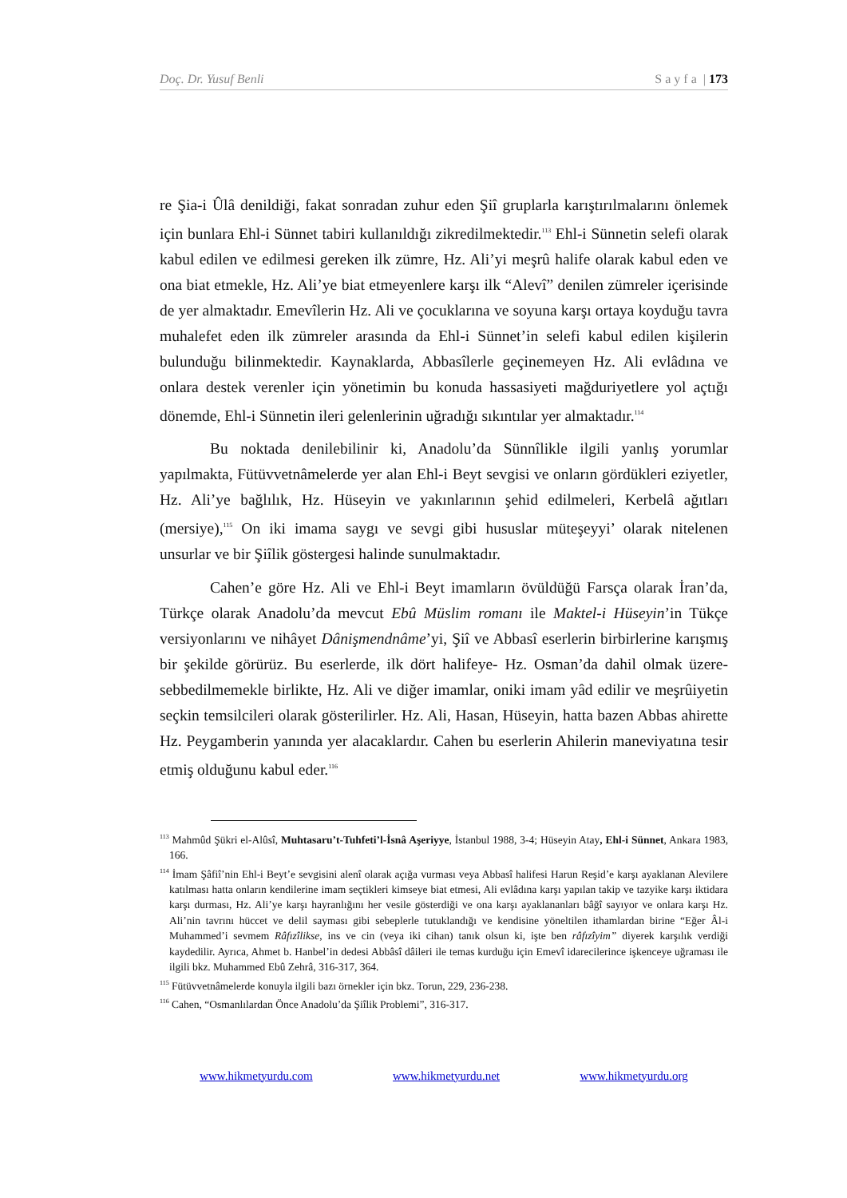Doç. Dr. Yusuf Benli S a y f a | 173
re Şia-i Ûlâ denildiği, fakat sonradan zuhur eden Şiî gruplarla karıştırılmalarını önlemek için bunlara Ehl-i Sünnet tabiri kullanıldığı zikredilmektedir.<sup>113</sup> Ehl-i Sünnetin selefi olarak kabul edilen ve edilmesi gereken ilk zümre, Hz. Ali’yi meşrû halife olarak kabul eden ve ona biat etmekle, Hz. Ali’ye biat etmeyenlere karşı ilk “Alevî” denilen zümreler içerisinde de yer almaktadır. Emevîlerin Hz. Ali ve çocuklarına ve soyuna karşı ortaya koyduğu tavra muhalefet eden ilk zümreler arasında da Ehl-i Sünnet’in selefi kabul edilen kişilerin bulunduğu bilinmektedir. Kaynaklarda, Abbasîlerle geçinemeyen Hz. Ali evlâdına ve onlara destek verenler için yönetimin bu konuda hassasiyeti mağduriyetlere yol açtığı dönemde, Ehl-i Sünnetin ileri gelenlerinin uğradığı sıkıntılar yer almaktadır.<sup>114</sup>
Bu noktada denilebilinir ki, Anadolu’da Sünnîlikle ilgili yanlış yorumlar yapılmakta, Fütüvvetnâmelerde yer alan Ehl-i Beyt sevgisi ve onların gördükleri eziyetler, Hz. Ali’ye bağlılık, Hz. Hüseyin ve yakınlarının şehid edilmeleri, Kerbelâ ağıtları (mersiye),<sup>115</sup> On iki imama saygı ve sevgi gibi hususlar müteşeyyi’ olarak nitelenen unsurlar ve bir Şiîlik göstergesi halinde sunulmaktadır.
Cahen’e göre Hz. Ali ve Ehl-i Beyt imamların övüldüğü Farsça olarak İran’da, Türkçe olarak Anadolu’da mevcut Ebû Müslim romanı ile Maktel-i Hüseyin’in Tükçe versiyonlarını ve nihâyet Dânişmendnâme’yi, Şiî ve Abbasî eserlerin birbirlerine karışmış bir şekilde görürüz. Bu eserlerde, ilk dört halifeye- Hz. Osman’da dahil olmak üzere-sebbedilmemekle birlikte, Hz. Ali ve diğer imamlar, oniki imam yâd edilir ve meşrûiyetin seçkin temsilcileri olarak gösterilirler. Hz. Ali, Hasan, Hüseyin, hatta bazen Abbas ahirette Hz. Peygamberin yanında yer alacaklardır. Cahen bu eserlerin Ahilerin maneviyatına tesir etmiş olduğunu kabul eder.<sup>116</sup>
<sup>113</sup> Mahmûd Şükri el-Alûsî, Muhtasaru’t-Tuhfeti’l-İsnâ Aşeriyye, İstanbul 1988, 3-4; Hüseyin Atay, Ehl-i Sünnet, Ankara 1983, 166.
<sup>114</sup> İmam Şâfiî’nin Ehl-i Beyt’e sevgisini alenî olarak açığa vurması veya Abbasî halifesi Harun Reşid’e karşı ayaklanan Alevilere katılması hatta onların kendilerine imam seçtikleri kimseye biat etmesi, Ali evlâdına karşı yapılan takip ve tazyike karşı iktidara karşı durması, Hz. Ali’ye karşı hayranlığını her vesile gösterdiği ve ona karşı ayaklananları bâğî sayıyor ve onlara karşı Hz. Ali’nin tavrını hüccet ve delil sayması gibi sebeplerle tutuklandığı ve kendisine yöneltilen ithamlardan birine “Eğer Âl-i Muhammed’i sevmem Râfızîlikse, ins ve cin (veya iki cihan) tanık olsun ki, işte ben râfızîyim” diyerek karşılık verdiği kaydedilir. Ayrıca, Ahmet b. Hanbel’in dedesi Abbâsî dâileri ile temas kurduğu için Emevî idarecilerince işkenceye uğraması ile ilgili bkz. Muhammed Ebû Zehrâ, 316-317, 364.
<sup>115</sup> Fütüvvetnâmelerde konuyla ilgili bazı örnekler için bkz. Torun, 229, 236-238.
<sup>116</sup> Cahen, “Osmanlılardan Önce Anadolu’da Şiîlik Problemi”, 316-317.
www.hikmetyurdu.com www.hikmetyurdu.net www.hikmetyurdu.org